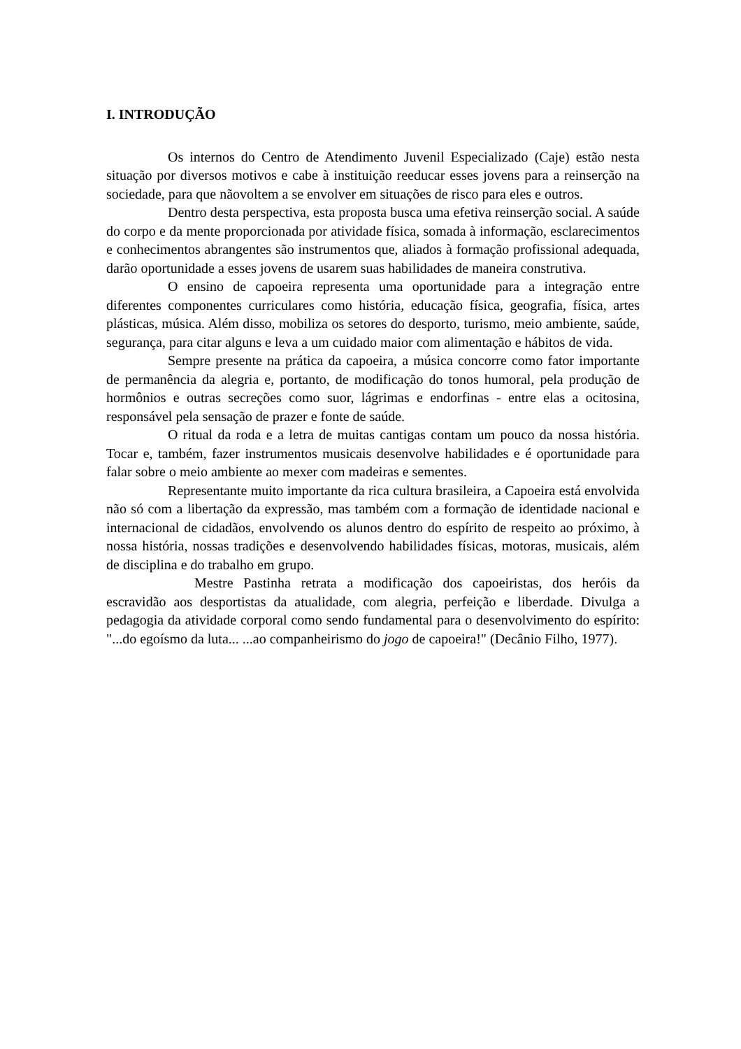I. INTRODUÇÃO
Os internos do Centro de Atendimento Juvenil Especializado (Caje) estão nesta situação por diversos motivos e cabe à instituição reeducar esses jovens para a reinserção na sociedade, para que nãovoltem a se envolver em situações de risco para eles e outros.
Dentro desta perspectiva, esta proposta busca uma efetiva reinserção social. A saúde do corpo e da mente proporcionada por atividade física, somada à informação, esclarecimentos e conhecimentos abrangentes são instrumentos que, aliados à formação profissional adequada, darão oportunidade a esses jovens de usarem suas habilidades de maneira construtiva.
O ensino de capoeira representa uma oportunidade para a integração entre diferentes componentes curriculares como história, educação física, geografia, física, artes plásticas, música. Além disso, mobiliza os setores do desporto, turismo, meio ambiente, saúde, segurança, para citar alguns e leva a um cuidado maior com alimentação e hábitos de vida.
Sempre presente na prática da capoeira, a música concorre como fator importante de permanência da alegria e, portanto, de modificação do tonos humoral, pela produção de hormônios e outras secreções como suor, lágrimas e endorfinas - entre elas a ocitosina, responsável pela sensação de prazer e fonte de saúde.
O ritual da roda e a letra de muitas cantigas contam um pouco da nossa história. Tocar e, também, fazer instrumentos musicais desenvolve habilidades e é oportunidade para falar sobre o meio ambiente ao mexer com madeiras e sementes.
Representante muito importante da rica cultura brasileira, a Capoeira está envolvida não só com a libertação da expressão, mas também com a formação de identidade nacional e internacional de cidadãos, envolvendo os alunos dentro do espírito de respeito ao próximo, à nossa história, nossas tradições e desenvolvendo habilidades físicas, motoras, musicais, além de disciplina e do trabalho em grupo.
Mestre Pastinha retrata a modificação dos capoeiristas, dos heróis da escravidão aos desportistas da atualidade, com alegria, perfeição e liberdade. Divulga a pedagogia da atividade corporal como sendo fundamental para o desenvolvimento do espírito: "...do egoísmo da luta... ...ao companheirismo do jogo de capoeira!" (Decânio Filho, 1977).